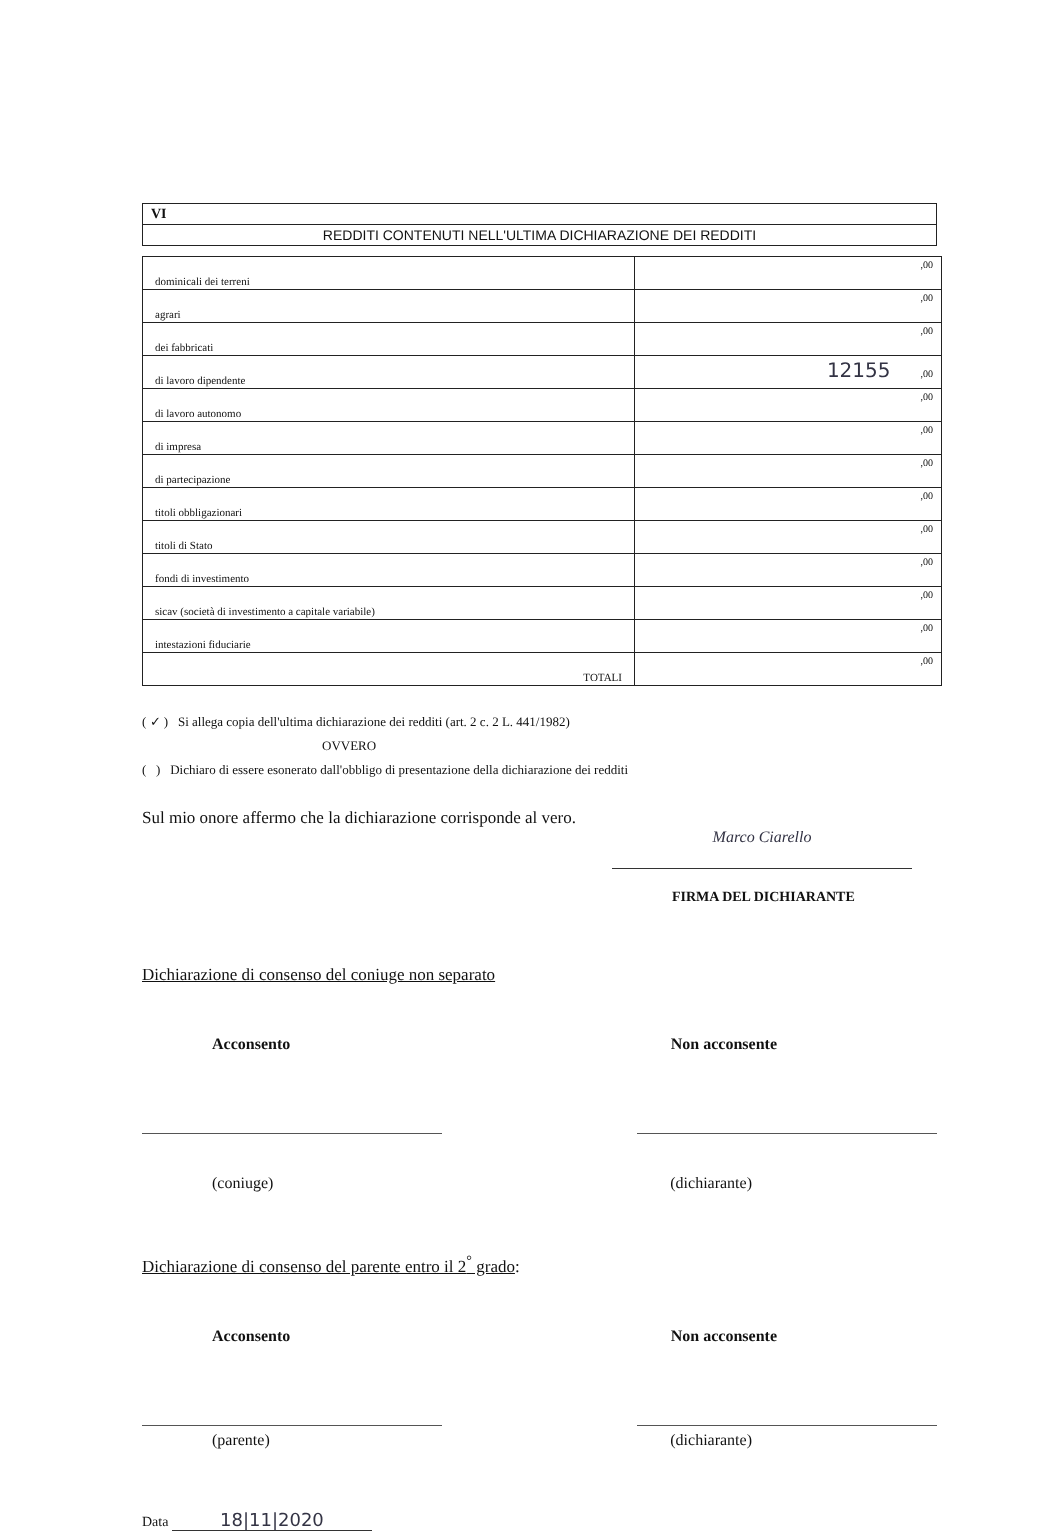VI
REDDITI CONTENUTI NELL'ULTIMA DICHIARAZIONE DEI REDDITI
| dominicali dei terreni | ,00 |
| agrari | ,00 |
| dei fabbricati | ,00 |
| di lavoro dipendente | 12155 ,00 |
| di lavoro autonomo | ,00 |
| di impresa | ,00 |
| di partecipazione | ,00 |
| titoli obbligazionari | ,00 |
| titoli di Stato | ,00 |
| fondi di investimento | ,00 |
| sicav (società di investimento a capitale variabile) | ,00 |
| intestazioni fiduciarie | ,00 |
| TOTALI | ,00 |
( ✓ ) Si allega copia dell'ultima dichiarazione dei redditi (art. 2 c. 2 L. 441/1982)
OVVERO
( ) Dichiaro di essere esonerato dall'obbligo di presentazione della dichiarazione dei redditi
Sul mio onore affermo che la dichiarazione corrisponde al vero.
Marco Ciarello
FIRMA DEL DICHIARANTE
Dichiarazione di consenso del coniuge non separato
Acconsento Non acconsente
(coniuge) (dichiarante)
Dichiarazione di consenso del parente entro il 2<sup>°</sup> grado:
Acconsento Non acconsente
(parente) (dichiarante)
Data 18|11|2020